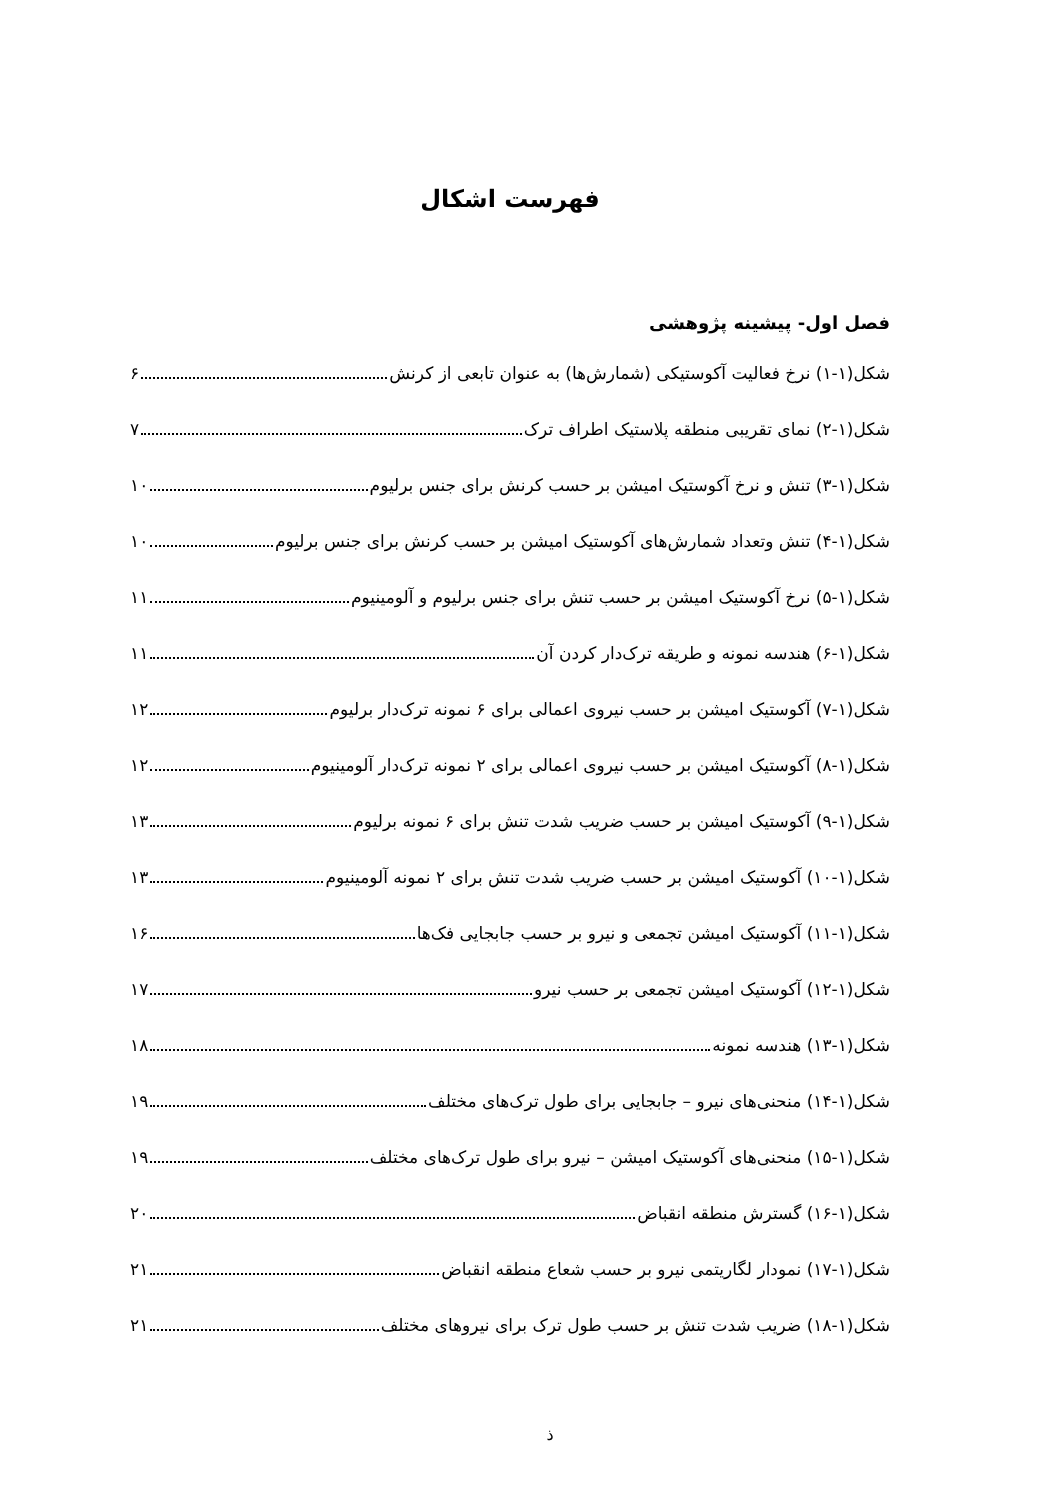فهرست اشکال
فصل اول- پیشینه پژوهشی
شکل(۱-۱) نرخ فعالیت آکوستیکی (شمارش‌ها) به عنوان تابعی از کرنش ۶
شکل(۱-۲) نمای تقریبی منطقه پلاستیک اطراف ترک ۷
شکل(۱-۳) تنش و نرخ آکوستیک امیشن بر حسب کرنش برای جنس برلیوم ۱۰
شکل(۱-۴) تنش وتعداد شمارش‌های آکوستیک امیشن بر حسب کرنش برای جنس برلیوم ۱۰
شکل(۱-۵) نرخ آکوستیک امیشن بر حسب تنش برای جنس برلیوم و آلومینیوم ۱۱
شکل(۱-۶) هندسه نمونه و طریقه ترک‌دار کردن آن ۱۱
شکل(۱-۷) آکوستیک امیشن بر حسب نیروی اعمالی برای ۶ نمونه ترک‌دار برلیوم ۱۲
شکل(۱-۸) آکوستیک امیشن بر حسب نیروی اعمالی برای ۲ نمونه ترک‌دار آلومینیوم ۱۲
شکل(۱-۹) آکوستیک امیشن بر حسب ضریب شدت تنش برای ۶ نمونه برلیوم ۱۳
شکل(۱-۱۰) آکوستیک امیشن بر حسب ضریب شدت تنش برای ۲ نمونه آلومینیوم ۱۳
شکل(۱-۱۱) آکوستیک امیشن تجمعی و نیرو بر حسب جابجایی فک‌ها ۱۶
شکل(۱-۱۲) آکوستیک امیشن تجمعی بر حسب نیرو ۱۷
شکل(۱-۱۳) هندسه نمونه ۱۸
شکل(۱-۱۴) منحنی‌های نیرو – جابجایی برای طول ترک‌های مختلف ۱۹
شکل(۱-۱۵) منحنی‌های آکوستیک امیشن – نیرو برای طول ترک‌های مختلف ۱۹
شکل(۱-۱۶) گسترش منطقه انقباض ۲۰
شکل(۱-۱۷) نمودار لگاریتمی نیرو بر حسب شعاع منطقه انقباض ۲۱
شکل(۱-۱۸) ضریب شدت تنش بر حسب طول ترک برای نیروهای مختلف ۲۱
ذ